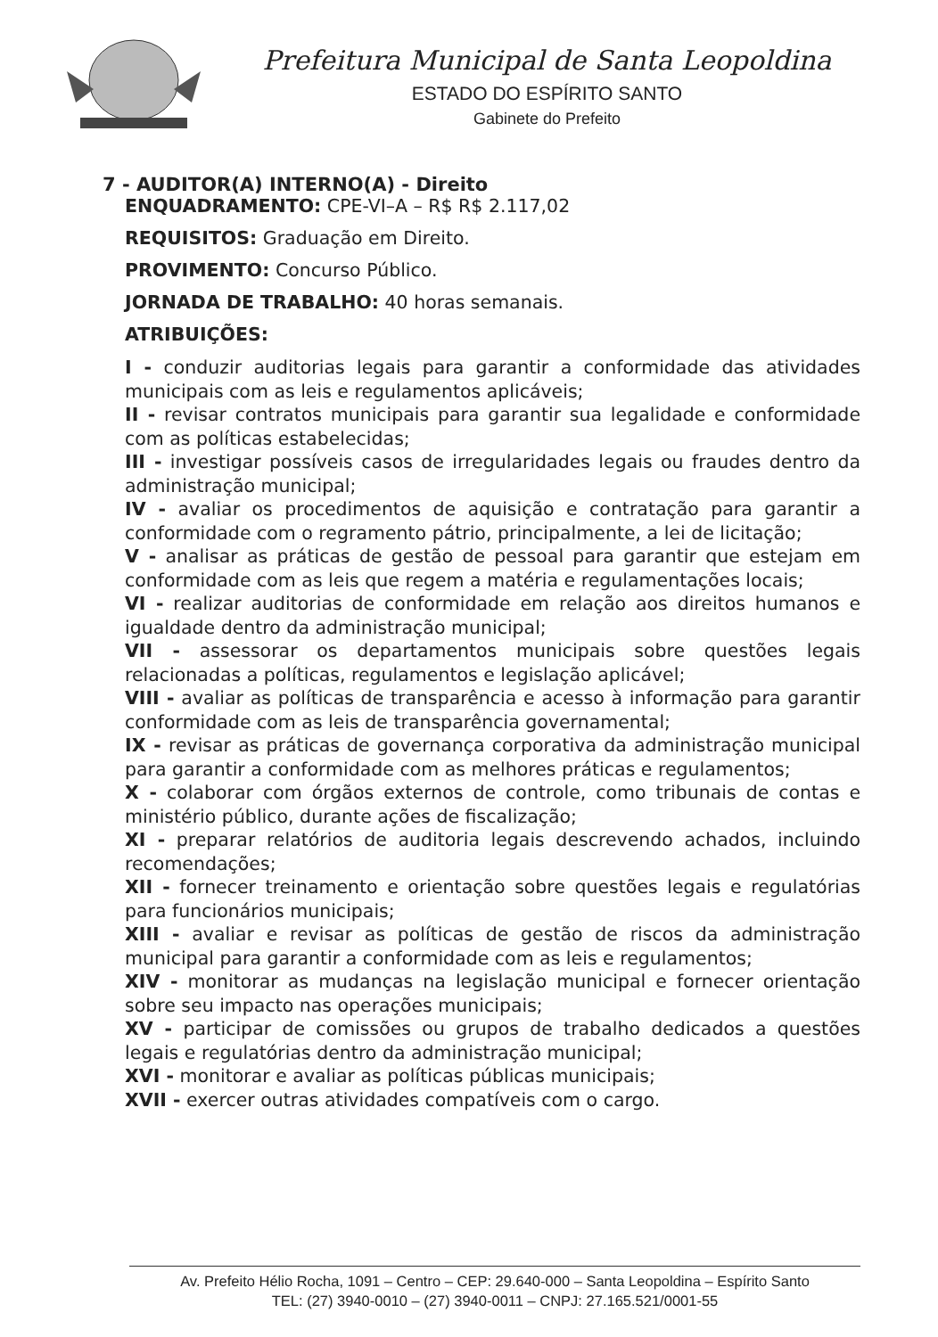Prefeitura Municipal de Santa Leopoldina
ESTADO DO ESPÍRITO SANTO
Gabinete do Prefeito
7 - AUDITOR(A) INTERNO(A) - Direito
ENQUADRAMENTO: CPE-VI–A – R$ R$ 2.117,02
REQUISITOS: Graduação em Direito.
PROVIMENTO: Concurso Público.
JORNADA DE TRABALHO: 40 horas semanais.
ATRIBUIÇÕES:
I - conduzir auditorias legais para garantir a conformidade das atividades municipais com as leis e regulamentos aplicáveis;
II - revisar contratos municipais para garantir sua legalidade e conformidade com as políticas estabelecidas;
III - investigar possíveis casos de irregularidades legais ou fraudes dentro da administração municipal;
IV - avaliar os procedimentos de aquisição e contratação para garantir a conformidade com o regramento pátrio, principalmente, a lei de licitação;
V - analisar as práticas de gestão de pessoal para garantir que estejam em conformidade com as leis que regem a matéria e regulamentações locais;
VI - realizar auditorias de conformidade em relação aos direitos humanos e igualdade dentro da administração municipal;
VII - assessorar os departamentos municipais sobre questões legais relacionadas a políticas, regulamentos e legislação aplicável;
VIII - avaliar as políticas de transparência e acesso à informação para garantir conformidade com as leis de transparência governamental;
IX - revisar as práticas de governança corporativa da administração municipal para garantir a conformidade com as melhores práticas e regulamentos;
X - colaborar com órgãos externos de controle, como tribunais de contas e ministério público, durante ações de fiscalização;
XI - preparar relatórios de auditoria legais descrevendo achados, incluindo recomendações;
XII - fornecer treinamento e orientação sobre questões legais e regulatórias para funcionários municipais;
XIII - avaliar e revisar as políticas de gestão de riscos da administração municipal para garantir a conformidade com as leis e regulamentos;
XIV - monitorar as mudanças na legislação municipal e fornecer orientação sobre seu impacto nas operações municipais;
XV - participar de comissões ou grupos de trabalho dedicados a questões legais e regulatórias dentro da administração municipal;
XVI - monitorar e avaliar as políticas públicas municipais;
XVII - exercer outras atividades compatíveis com o cargo.
Av. Prefeito Hélio Rocha, 1091 – Centro – CEP: 29.640-000 – Santa Leopoldina – Espírito Santo
TEL: (27) 3940-0010 – (27) 3940-0011 – CNPJ: 27.165.521/0001-55